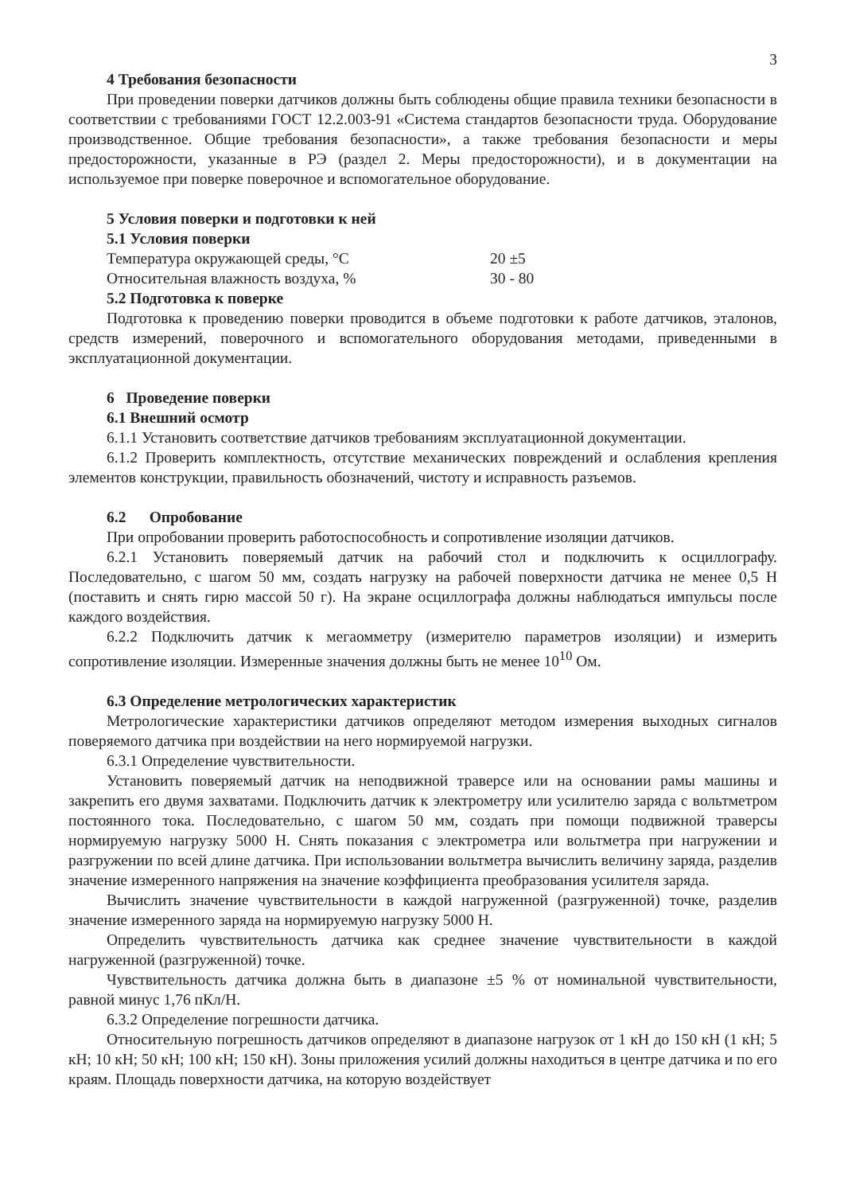3
4 Требования безопасности
При проведении поверки датчиков должны быть соблюдены общие правила техники безопасности в соответствии с требованиями ГОСТ 12.2.003-91 «Система стандартов безопасности труда. Оборудование производственное. Общие требования безопасности», а также требования безопасности и меры предосторожности, указанные в РЭ (раздел 2. Меры предосторожности), и в документации на используемое при поверке поверочное и вспомогательное оборудование.
5 Условия поверки и подготовки к ней
5.1 Условия поверки
Температура окружающей среды, °С 20 ±5
Относительная влажность воздуха, % 30 - 80
5.2 Подготовка к поверке
Подготовка к проведению поверки проводится в объеме подготовки к работе датчиков, эталонов, средств измерений, поверочного и вспомогательного оборудования методами, приведенными в эксплуатационной документации.
6 Проведение поверки
6.1 Внешний осмотр
6.1.1 Установить соответствие датчиков требованиям эксплуатационной документации.
6.1.2 Проверить комплектность, отсутствие механических повреждений и ослабления крепления элементов конструкции, правильность обозначений, чистоту и исправность разъемов.
6.2 Опробование
При опробовании проверить работоспособность и сопротивление изоляции датчиков.
6.2.1 Установить поверяемый датчик на рабочий стол и подключить к осциллографу. Последовательно, с шагом 50 мм, создать нагрузку на рабочей поверхности датчика не менее 0,5 Н (поставить и снять гирю массой 50 г). На экране осциллографа должны наблюдаться импульсы после каждого воздействия.
6.2.2 Подключить датчик к мегаомметру (измерителю параметров изоляции) и измерить сопротивление изоляции. Измеренные значения должны быть не менее 10<sup>10</sup> Ом.
6.3 Определение метрологических характеристик
Метрологические характеристики датчиков определяют методом измерения выходных сигналов поверяемого датчика при воздействии на него нормируемой нагрузки.
6.3.1 Определение чувствительности.
Установить поверяемый датчик на неподвижной траверсе или на основании рамы машины и закрепить его двумя захватами. Подключить датчик к электрометру или усилителю заряда с вольтметром постоянного тока. Последовательно, с шагом 50 мм, создать при помощи подвижной траверсы нормируемую нагрузку 5000 Н. Снять показания с электрометра или вольтметра при нагружении и разгружении по всей длине датчика. При использовании вольтметра вычислить величину заряда, разделив значение измеренного напряжения на значение коэффициента преобразования усилителя заряда.
Вычислить значение чувствительности в каждой нагруженной (разгруженной) точке, разделив значение измеренного заряда на нормируемую нагрузку 5000 Н.
Определить чувствительность датчика как среднее значение чувствительности в каждой нагруженной (разгруженной) точке.
Чувствительность датчика должна быть в диапазоне ±5 % от номинальной чувствительности, равной минус 1,76 пКл/Н.
6.3.2 Определение погрешности датчика.
Относительную погрешность датчиков определяют в диапазоне нагрузок от 1 кН до 150 кН (1 кН; 5 кН; 10 кН; 50 кН; 100 кН; 150 кН). Зоны приложения усилий должны находиться в центре датчика и по его краям. Площадь поверхности датчика, на которую воздействует